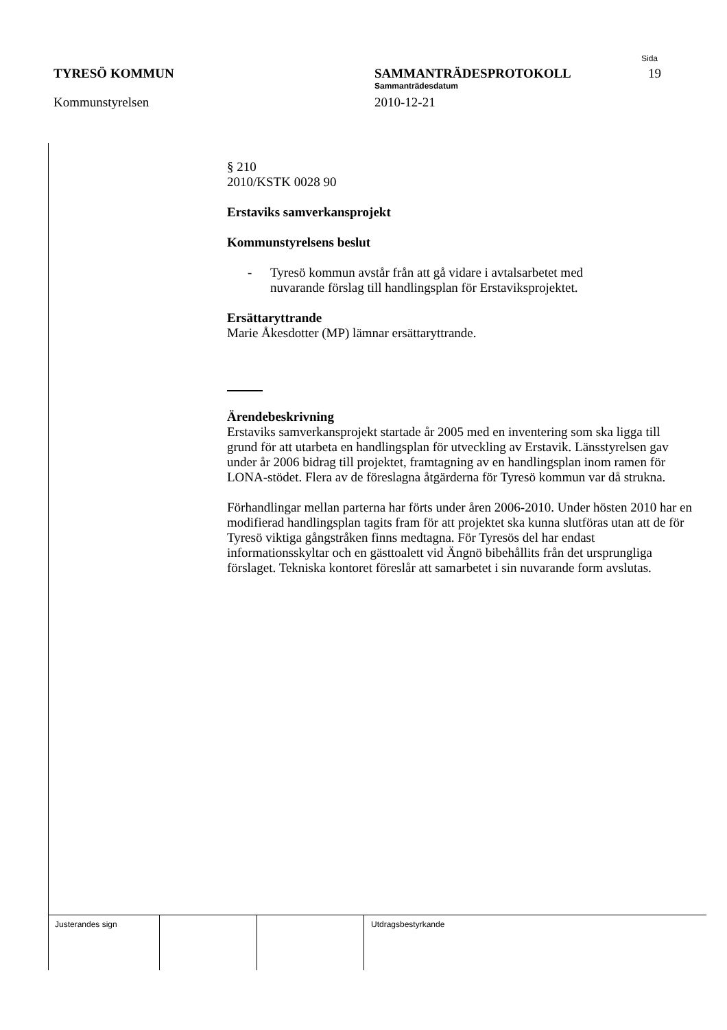Sida
TYRESÖ KOMMUN SAMMANTRÄDESPROTOKOLL 19
Sammanträdesdatum
Kommunstyrelsen 2010-12-21
§ 210
2010/KSTK 0028 90
Erstaviks samverkansprojekt
Kommunstyrelsens beslut
- Tyresö kommun avstår från att gå vidare i avtalsarbetet med
nuvarande förslag till handlingsplan för Erstaviksprojektet.
Ersättaryttrande
Marie Åkesdotter (MP) lämnar ersättaryttrande.
Ärendebeskrivning
Erstaviks samverkansprojekt startade år 2005 med en inventering som ska ligga till grund för att utarbeta en handlingsplan för utveckling av Erstavik. Länsstyrelsen gav under år 2006 bidrag till projektet, framtagning av en handlingsplan inom ramen för LONA-stödet. Flera av de föreslagna åtgärderna för Tyresö kommun var då strukna.
Förhandlingar mellan parterna har förts under åren 2006-2010. Under hösten 2010 har en modifierad handlingsplan tagits fram för att projektet ska kunna slutföras utan att de för Tyresö viktiga gångstråken finns medtagna. För Tyresös del har endast informationsskyltar och en gästtoalett vid Ängnö bibehållits från det ursprungliga förslaget. Tekniska kontoret föreslår att samarbetet i sin nuvarande form avslutas.
Justerandes sign Utdragsbestyrkande